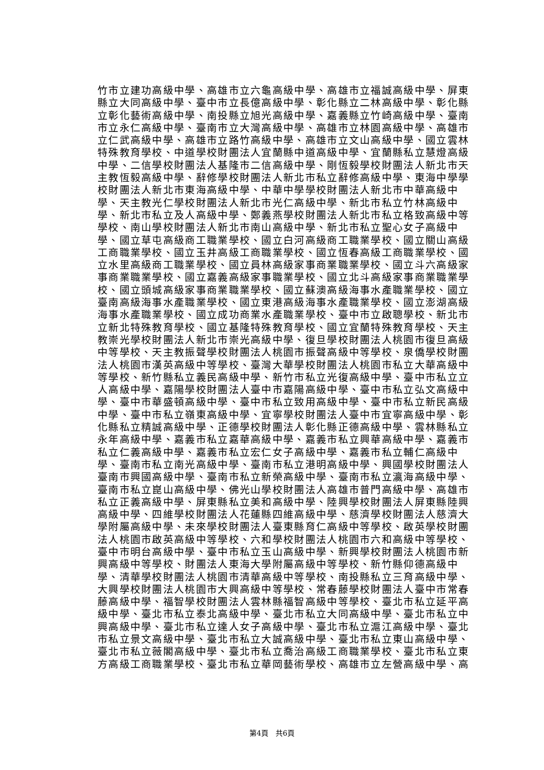竹市立建功高級中學、高雄市立六龜高級中學、高雄市立福誠高級中學、屏東
縣立大同高級中學、臺中市立長億高級中學、彰化縣立二林高級中學、彰化縣
立彰化藝術高級中學、南投縣立旭光高級中學、嘉義縣立竹崎高級中學、臺南
市立永仁高級中學、臺南市立大灣高級中學、高雄市立林園高級中學、高雄市
立仁武高級中學、高雄市立路竹高級中學、高雄市立文山高級中學、國立雲林
特殊教育學校、中道學校財團法人宜蘭縣中道高級中學、宜蘭縣私立慧燈高級
中學、二信學校財團法人基隆市二信高級中學、剛恆毅學校財團法人新北市天
主教恆毅高級中學、辭修學校財團法人新北市私立辭修高級中學、東海中學學
校財團法人新北市東海高級中學、中華中學學校財團法人新北市中華高級中
學、天主教光仁學校財團法人新北市光仁高級中學、新北市私立竹林高級中
學、新北市私立及人高級中學、鄭義燕學校財團法人新北市私立格致高級中等
學校、南山學校財團法人新北市南山高級中學、新北市私立聖心女子高級中
學、國立草屯高級商工職業學校、國立白河高級商工職業學校、國立關山高級
工商職業學校、國立玉井高級工商職業學校、國立恆春高級工商職業學校、國
立水里高級商工職業學校、國立員林高級家事商業職業學校、國立斗六高級家
事商業職業學校、國立嘉義高級家事職業學校、國立北斗高級家事商業職業學
校、國立頭城高級家事商業職業學校、國立蘇澳高級海事水產職業學校、國立
臺南高級海事水產職業學校、國立東港高級海事水產職業學校、國立澎湖高級
海事水產職業學校、國立成功商業水產職業學校、臺中市立啟聰學校、新北市
立新北特殊教育學校、國立基隆特殊教育學校、國立宜蘭特殊教育學校、天主
教崇光學校財團法人新北市崇光高級中學、復旦學校財團法人桃園市復旦高級
中等學校、天主教振聲學校財團法人桃園市振聲高級中等學校、泉僑學校財團
法人桃園市漢英高級中等學校、臺灣大華學校財團法人桃園市私立大華高級中
等學校、新竹縣私立義民高級中學、新竹市私立光復高級中學、臺中市私立立
人高級中學、嘉陽學校財團法人臺中市嘉陽高級中學、臺中市私立弘文高級中
學、臺中市華盛頓高級中學、臺中市私立致用高級中學、臺中市私立新民高級
中學、臺中市私立嶺東高級中學、宜寧學校財團法人臺中市宜寧高級中學、彰
化縣私立精誠高級中學、正德學校財團法人彰化縣正德高級中學、雲林縣私立
永年高級中學、嘉義市私立嘉華高級中學、嘉義市私立興華高級中學、嘉義市
私立仁義高級中學、嘉義市私立宏仁女子高級中學、嘉義市私立輔仁高級中
學、臺南市私立南光高級中學、臺南市私立港明高級中學、興國學校財團法人
臺南市興國高級中學、臺南市私立新榮高級中學、臺南市私立瀛海高級中學、
臺南市私立崑山高級中學、佛光山學校財團法人高雄市普門高級中學、高雄市
私立正義高級中學、屏東縣私立美和高級中學、陸興學校財團法人屏東縣陸興
高級中學、四維學校財團法人花蓮縣四維高級中學、慈濟學校財團法人慈濟大
學附屬高級中學、未來學校財團法人臺東縣育仁高級中等學校、啟英學校財團
法人桃園市啟英高級中等學校、六和學校財團法人桃園市六和高級中等學校、
臺中市明台高級中學、臺中市私立玉山高級中學、新興學校財團法人桃園市新
興高級中等學校、財團法人東海大學附屬高級中等學校、新竹縣仰德高級中
學、清華學校財團法人桃園市清華高級中等學校、南投縣私立三育高級中學、
大興學校財團法人桃園市大興高級中等學校、常春藤學校財團法人臺中市常春
藤高級中學、福智學校財團法人雲林縣福智高級中等學校、臺北市私立延平高
級中學、臺北市私立泰北高級中學、臺北市私立大同高級中學、臺北市私立中
興高級中學、臺北市私立達人女子高級中學、臺北市私立滬江高級中學、臺北
市私立景文高級中學、臺北市私立大誠高級中學、臺北市私立東山高級中學、
臺北市私立薇閣高級中學、臺北市私立喬治高級工商職業學校、臺北市私立東
方高級工商職業學校、臺北市私立華岡藝術學校、高雄市立左營高級中學、高
第4頁　共6頁